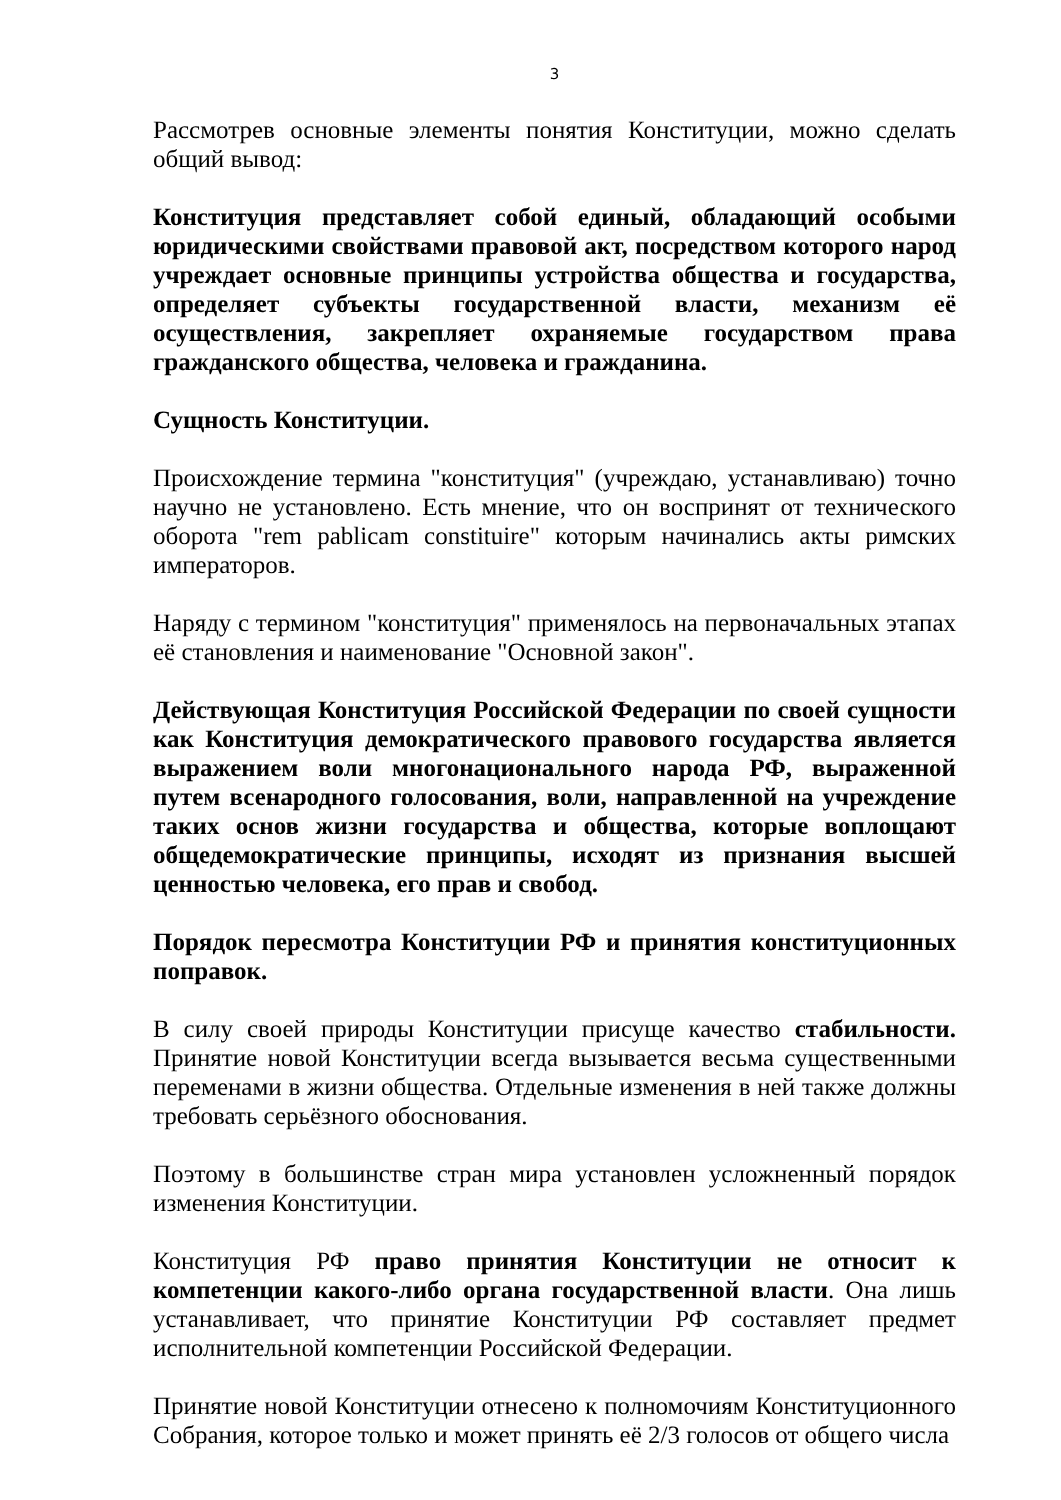3
Рассмотрев основные элементы понятия Конституции, можно сделать общий вывод:
Конституция представляет собой единый, обладающий особыми юридическими свойствами правовой акт, посредством которого народ учреждает основные принципы устройства общества и государства, определяет субъекты государственной власти, механизм её осуществления, закрепляет охраняемые государством права гражданского общества, человека и гражданина.
Сущность Конституции.
Происхождение термина "конституция" (учреждаю, устанавливаю) точно научно не установлено. Есть мнение, что он воспринят от технического оборота "rem pablicam constituire" которым начинались акты римских императоров.
Наряду с термином "конституция" применялось на первоначальных этапах её становления и наименование "Основной закон".
Действующая Конституция Российской Федерации по своей сущности как Конституция демократического правового государства является выражением воли многонационального народа РФ, выраженной путем всенародного голосования, воли, направленной на учреждение таких основ жизни государства и общества, которые воплощают общедемократические принципы, исходят из признания высшей ценностью человека, его прав и свобод.
Порядок пересмотра Конституции РФ и принятия конституционных поправок.
В силу своей природы Конституции присуще качество стабильности. Принятие новой Конституции всегда вызывается весьма существенными переменами в жизни общества. Отдельные изменения в ней также должны требовать серьёзного обоснования.
Поэтому в большинстве стран мира установлен усложненный порядок изменения Конституции.
Конституция РФ право принятия Конституции не относит к компетенции какого-либо органа государственной власти. Она лишь устанавливает, что принятие Конституции РФ составляет предмет исполнительной компетенции Российской Федерации.
Принятие новой Конституции отнесено к полномочиям Конституционного Собрания, которое только и может принять её 2/3 голосов от общего числа